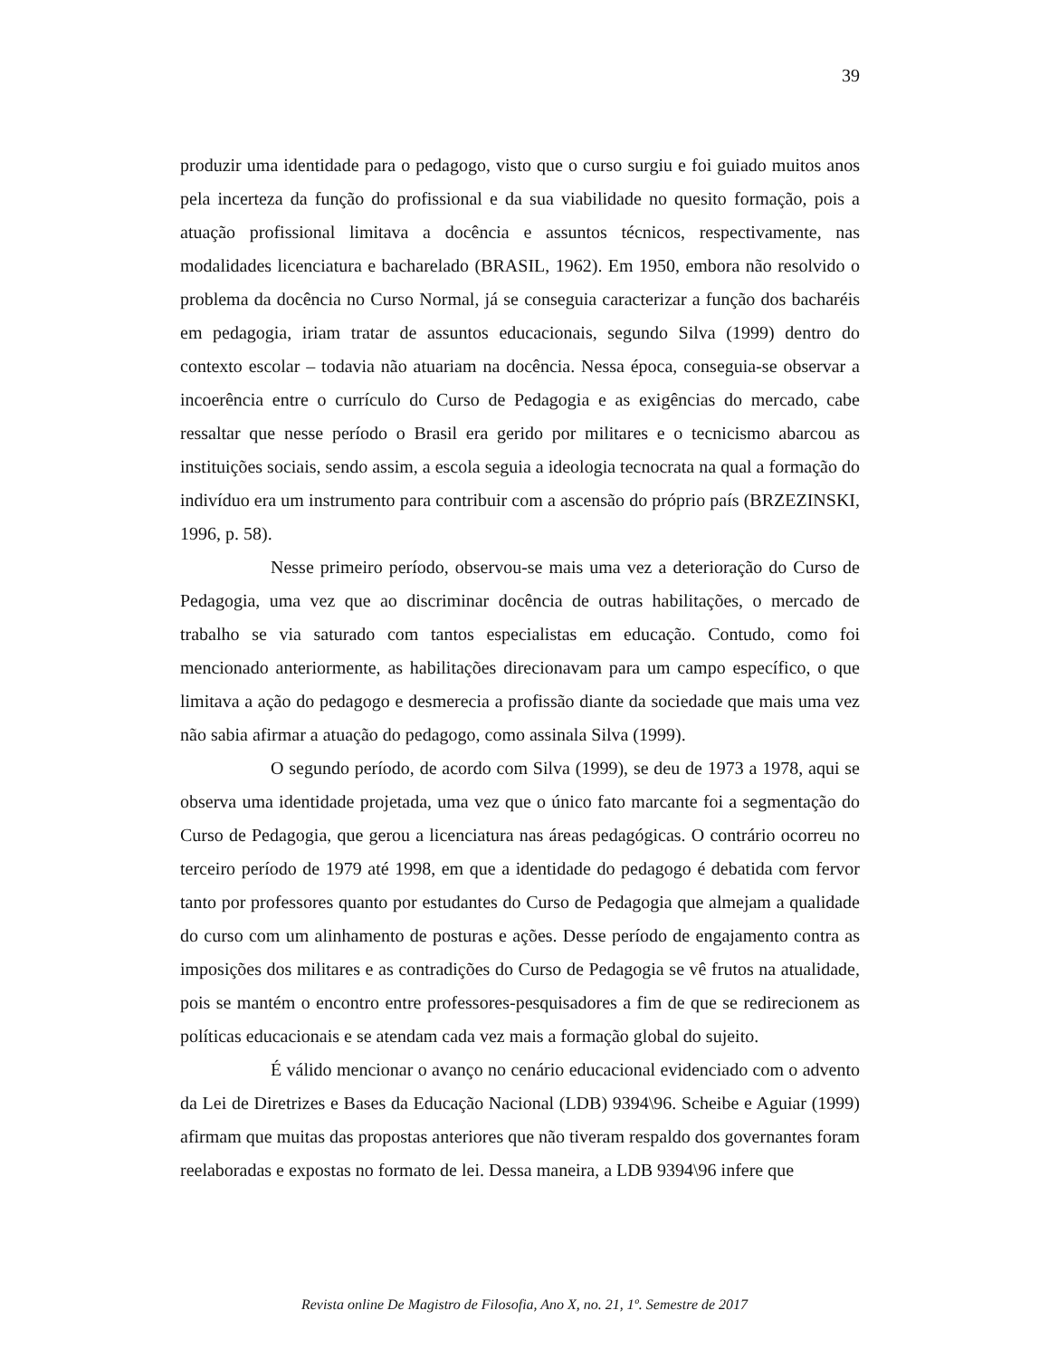39
produzir uma identidade para o pedagogo, visto que o curso surgiu e foi guiado muitos anos pela incerteza da função do profissional e da sua viabilidade no quesito formação, pois a atuação profissional limitava a docência e assuntos técnicos, respectivamente, nas modalidades licenciatura e bacharelado (BRASIL, 1962). Em 1950, embora não resolvido o problema da docência no Curso Normal, já se conseguia caracterizar a função dos bacharéis em pedagogia, iriam tratar de assuntos educacionais, segundo Silva (1999) dentro do contexto escolar – todavia não atuariam na docência. Nessa época, conseguia-se observar a incoerência entre o currículo do Curso de Pedagogia e as exigências do mercado, cabe ressaltar que nesse período o Brasil era gerido por militares e o tecnicismo abarcou as instituições sociais, sendo assim, a escola seguia a ideologia tecnocrata na qual a formação do indivíduo era um instrumento para contribuir com a ascensão do próprio país (BRZEZINSKI, 1996, p. 58).
Nesse primeiro período, observou-se mais uma vez a deterioração do Curso de Pedagogia, uma vez que ao discriminar docência de outras habilitações, o mercado de trabalho se via saturado com tantos especialistas em educação. Contudo, como foi mencionado anteriormente, as habilitações direcionavam para um campo específico, o que limitava a ação do pedagogo e desmerecia a profissão diante da sociedade que mais uma vez não sabia afirmar a atuação do pedagogo, como assinala Silva (1999).
O segundo período, de acordo com Silva (1999), se deu de 1973 a 1978, aqui se observa uma identidade projetada, uma vez que o único fato marcante foi a segmentação do Curso de Pedagogia, que gerou a licenciatura nas áreas pedagógicas. O contrário ocorreu no terceiro período de 1979 até 1998, em que a identidade do pedagogo é debatida com fervor tanto por professores quanto por estudantes do Curso de Pedagogia que almejam a qualidade do curso com um alinhamento de posturas e ações. Desse período de engajamento contra as imposições dos militares e as contradições do Curso de Pedagogia se vê frutos na atualidade, pois se mantém o encontro entre professores-pesquisadores a fim de que se redirecionem as políticas educacionais e se atendam cada vez mais a formação global do sujeito.
É válido mencionar o avanço no cenário educacional evidenciado com o advento da Lei de Diretrizes e Bases da Educação Nacional (LDB) 9394\96. Scheibe e Aguiar (1999) afirmam que muitas das propostas anteriores que não tiveram respaldo dos governantes foram reelaboradas e expostas no formato de lei. Dessa maneira, a LDB 9394\96 infere que
Revista online De Magistro de Filosofia, Ano X, no. 21, 1º. Semestre de 2017